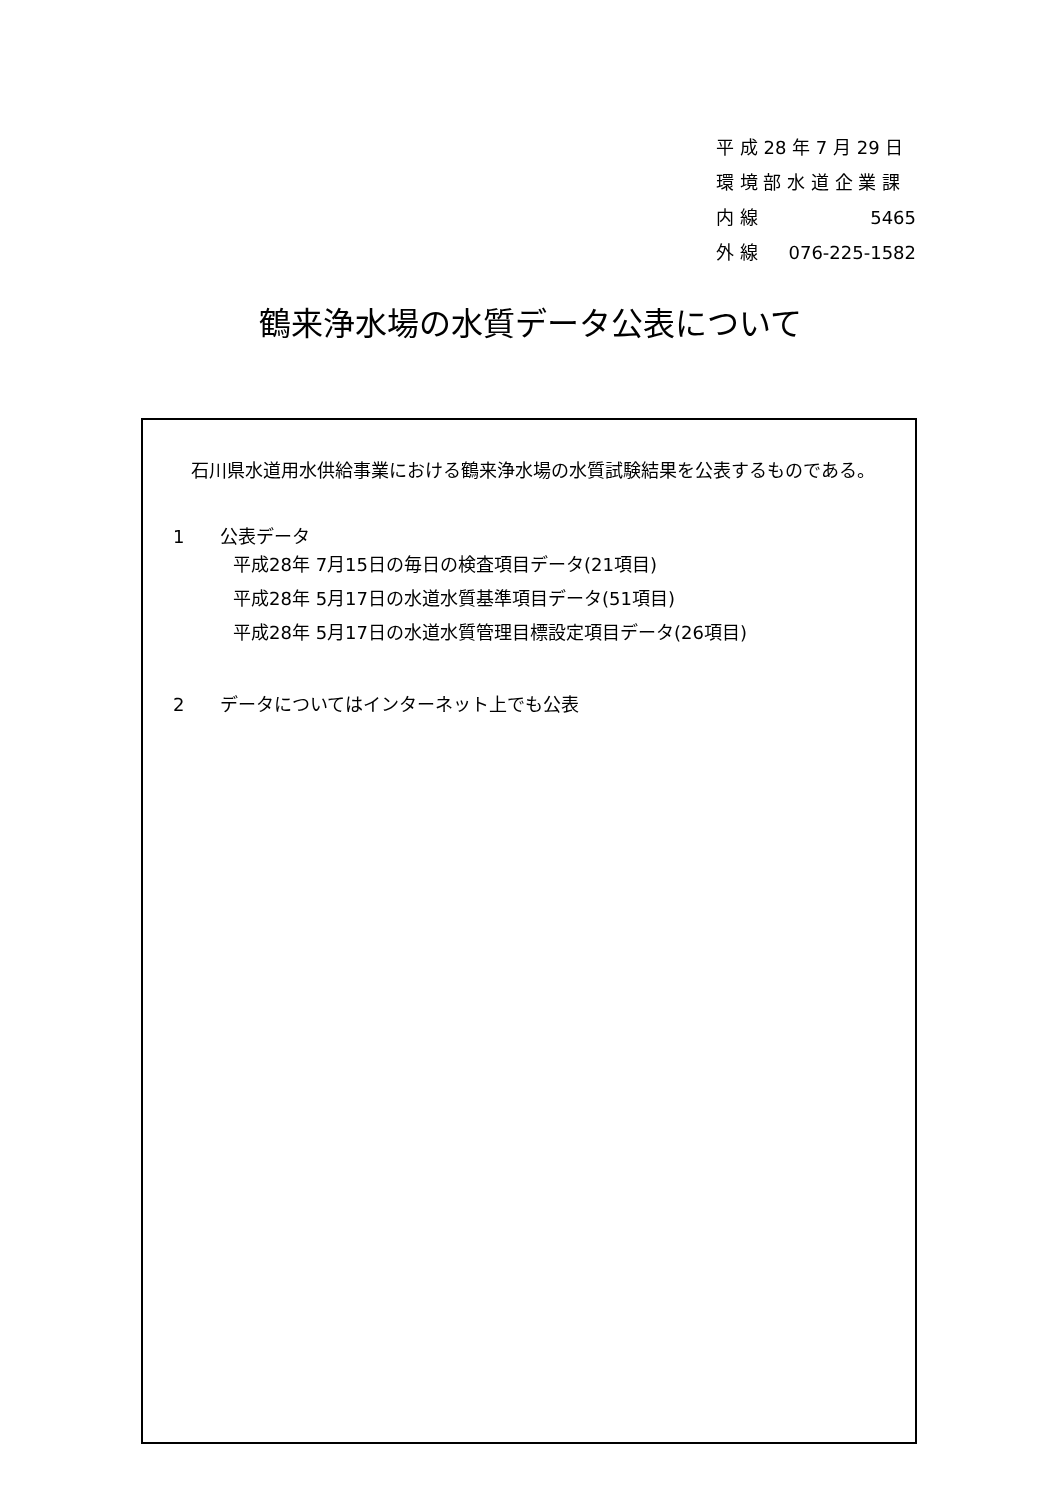平 成 28 年 7 月 29 日
環 境 部 水 道 企 業 課
内 線 5465
外 線 076-225-1582
鶴来浄水場の水質データ公表について
　石川県水道用水供給事業における鶴来浄水場の水質試験結果を公表するものである。
1　　公表データ
平成28年 7月15日の毎日の検査項目データ(21項目)
平成28年 5月17日の水道水質基準項目データ(51項目)
平成28年 5月17日の水道水質管理目標設定項目データ(26項目)
2　　データについてはインターネット上でも公表